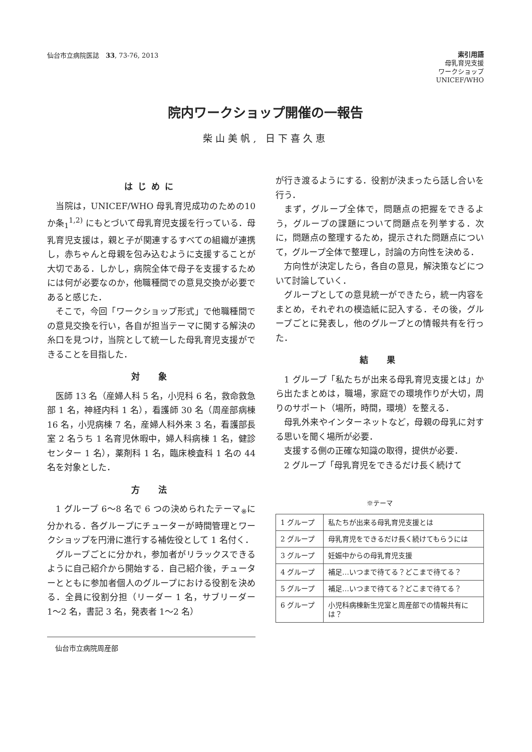仙台市立病院医誌　33, 73-76, 2013
索引用語
母乳育児支援
ワークショップ
UNICEF/WHO
院内ワークショップ開催の一報告
柴山美帆, 日下喜久恵
はじめに
当院は，UNICEF/WHO 母乳育児成功のための10 か条<sub>1</sub><sup>1,2)</sup> にもとづいて母乳育児支援を行っている．母乳育児支援は，親と子が関連するすべての組織が連携し，赤ちゃんと母親を包み込むように支援することが大切である．しかし，病院全体で母子を支援するためには何が必要なのか，他職種間での意見交換が必要であると感じた．
そこで，今回「ワークショップ形式」で他職種間での意見交換を行い，各自が担当テーマに関する解決の糸口を見つけ，当院として統一した母乳育児支援ができることを目指した．
対　象
医師 13 名（産婦人科 5 名，小児科 6 名，救命救急部 1 名，神経内科 1 名），看護師 30 名（周産部病棟 16 名，小児病棟 7 名，産婦人科外来 3 名，看護部長室 2 名うち 1 名育児休暇中，婦人科病棟 1 名，健診センター 1 名），薬剤科 1 名，臨床検査科 1 名の 44 名を対象とした．
方　法
1 グループ 6〜8 名で 6 つの決められたテーマ<sub>※</sub>に分かれる．各グループにチューターが時間管理とワークショップを円滑に進行する補佐役として 1 名付く．
グループごとに分かれ，参加者がリラックスできるように自己紹介から開始する．自己紹介後，チューターとともに参加者個人のグループにおける役割を決める．全員に役割分担（リーダー 1 名，サブリーダー 1〜2 名，書記 3 名，発表者 1〜2 名）
仙台市立病院周産部
が行き渡るようにする．役割が決まったら話し合いを行う．
まず，グループ全体で，問題点の把握をできるよう，グループの課題について問題点を列挙する．次に，問題点の整理するため，提示された問題点について，グループ全体で整理し，討論の方向性を決める．
方向性が決定したら，各自の意見，解決策などについて討論していく．
グループとしての意見統一ができたら，統一内容をまとめ，それぞれの模造紙に記入する．その後，グループごとに発表し，他のグループとの情報共有を行った．
結　果
1 グループ「私たちが出来る母乳育児支援とは」から出たまとめは，職場，家庭での環境作りが大切，周りのサポート（場所，時間，環境）を整える．
母乳外来やインターネットなど，母親の母乳に対する思いを聞く場所が必要．
支援する側の正確な知識の取得，提供が必要．
2 グループ「母乳育児をできるだけ長く続けて
※テーマ
| 1 グループ | 私たちが出来る母乳育児支援とは |
| 2 グループ | 母乳育児をできるだけ長く続けてもらうには |
| 3 グループ | 妊娠中からの母乳育児支援 |
| 4 グループ | 補足…いつまで待てる？どこまで待てる？ |
| 5 グループ | 補足…いつまで待てる？どこまで待てる？ |
| 6 グループ | 小児科病棟新生児室と周産部での情報共有には？ |